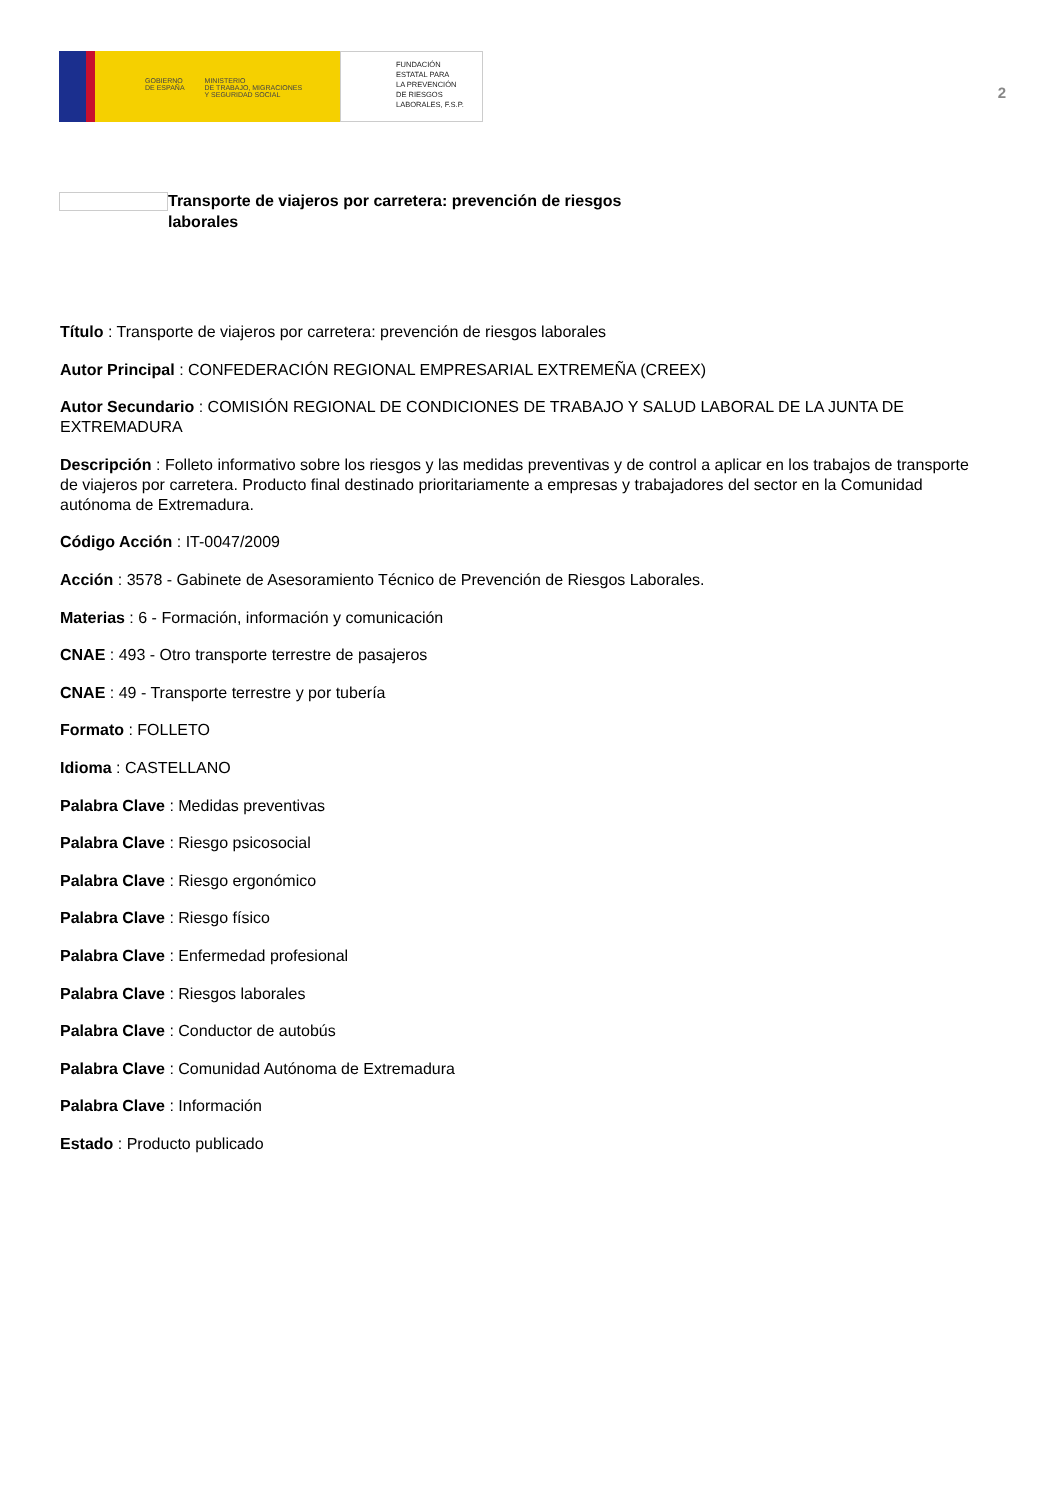GOBIERNO
DE ESPAÑA MINISTERIO
DE TRABAJO, MIGRACIONES
Y SEGURIDAD SOCIAL
FUNDACIÓN
ESTATAL PARA
LA PREVENCIÓN
DE RIESGOS
LABORALES, F.S.P.
2
Transporte de viajeros por carretera: prevención de riesgos laborales
Título : Transporte de viajeros por carretera: prevención de riesgos laborales
Autor Principal : CONFEDERACIÓN REGIONAL EMPRESARIAL EXTREMEÑA (CREEX)
Autor Secundario : COMISIÓN REGIONAL DE CONDICIONES DE TRABAJO Y SALUD LABORAL DE LA JUNTA DE EXTREMADURA
Descripción : Folleto informativo sobre los riesgos y las medidas preventivas y de control a aplicar en los trabajos de transporte de viajeros por carretera. Producto final destinado prioritariamente a empresas y trabajadores del sector en la Comunidad autónoma de Extremadura.
Código Acción : IT-0047/2009
Acción : 3578 - Gabinete de Asesoramiento Técnico de Prevención de Riesgos Laborales.
Materias : 6 - Formación, información y comunicación
CNAE : 493 - Otro transporte terrestre de pasajeros
CNAE : 49 - Transporte terrestre y por tubería
Formato : FOLLETO
Idioma : CASTELLANO
Palabra Clave : Medidas preventivas
Palabra Clave : Riesgo psicosocial
Palabra Clave : Riesgo ergonómico
Palabra Clave : Riesgo físico
Palabra Clave : Enfermedad profesional
Palabra Clave : Riesgos laborales
Palabra Clave : Conductor de autobús
Palabra Clave : Comunidad Autónoma de Extremadura
Palabra Clave : Información
Estado : Producto publicado